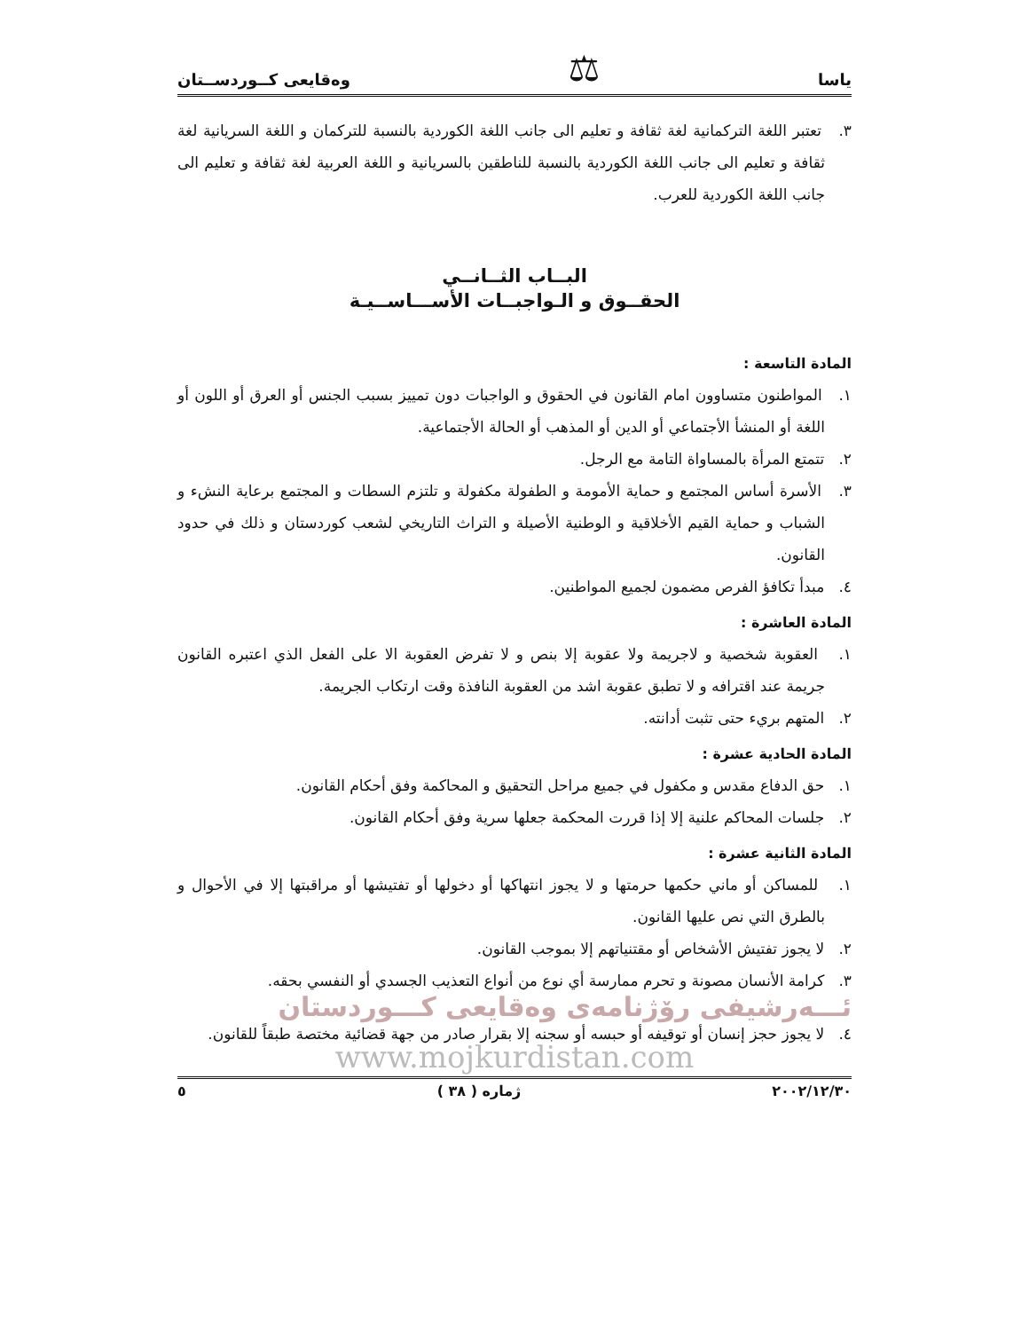ياسا ⚖ وەقايعى كــوردســتان
٣. تعتبر اللغة التركمانية لغة ثقافة و تعليم الى جانب اللغة الكوردية بالنسبة للتركمان و اللغة السريانية لغة ثقافة و تعليم الى جانب اللغة الكوردية بالنسبة للناطقين بالسريانية و اللغة العربية لغة ثقافة و تعليم الى جانب اللغة الكوردية للعرب.
البــاب الثــانــي
الحقــوق و الـواجبــات الأســـاســيـة
المادة التاسعة :
١. المواطنون متساوون امام القانون في الحقوق و الواجبات دون تمييز بسبب الجنس أو العرق أو اللون أو اللغة أو المنشأ الأجتماعي أو الدين أو المذهب أو الحالة الأجتماعية.
٢. تتمتع المرأة بالمساواة التامة مع الرجل.
٣. الأسرة أساس المجتمع و حماية الأمومة و الطفولة مكفولة و تلتزم السطات و المجتمع برعاية النشء و الشباب و حماية القيم الأخلاقية و الوطنية الأصيلة و التراث التاريخي لشعب كوردستان و ذلك في حدود القانون.
٤. مبدأ تكافؤ الفرص مضمون لجميع المواطنين.
المادة العاشرة :
١. العقوبة شخصية و لاجريمة ولا عقوبة إلا بنص و لا تفرض العقوبة الا على الفعل الذي اعتبره القانون جريمة عند اقترافه و لا تطبق عقوبة اشد من العقوبة النافذة وقت ارتكاب الجريمة.
٢. المتهم بريء حتى تثبت أدانته.
المادة الحادية عشرة :
١. حق الدفاع مقدس و مكفول في جميع مراحل التحقيق و المحاكمة وفق أحكام القانون.
٢. جلسات المحاكم علنية إلا إذا قررت المحكمة جعلها سرية وفق أحكام القانون.
المادة الثانية عشرة :
١. للمساكن أو ماني حكمها حرمتها و لا يجوز انتهاكها أو دخولها أو تفتيشها أو مراقبتها إلا في الأحوال و بالطرق التي نص عليها القانون.
٢. لا يجوز تفتيش الأشخاص أو مقتنياتهم إلا بموجب القانون.
٣. كرامة الأنسان مصونة و تحرم ممارسة أي نوع من أنواع التعذيب الجسدي أو النفسي بحقه.
ئـــەرشيفى رۆژنامەى وەقايعى كـــوردستان
٤. لا يجوز حجز إنسان أو توقيفه أو حبسه أو سجنه إلا بقرار صادر من جهة قضائية مختصة طبقاً للقانون.
www.mojkurdistan.com
٢٠٠٢/١٢/٣٠ ژمارە ( ٣٨ ) ٥